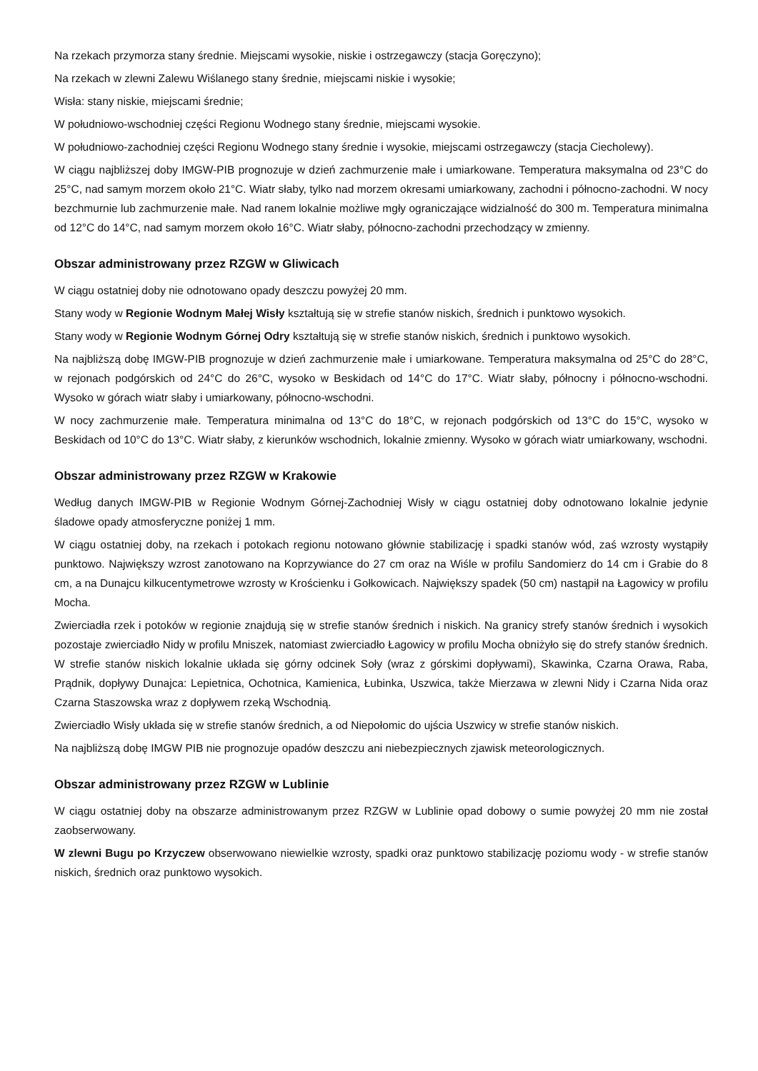Na rzekach przymorza stany średnie. Miejscami wysokie, niskie i ostrzegawczy (stacja Goręczyno);
Na rzekach w zlewni Zalewu Wiślanego stany średnie, miejscami niskie i wysokie;
Wisła: stany niskie, miejscami średnie;
W południowo-wschodniej części Regionu Wodnego stany średnie, miejscami wysokie.
W południowo-zachodniej części Regionu Wodnego stany średnie i wysokie, miejscami ostrzegawczy (stacja Ciecholewy).
W ciągu najbliższej doby IMGW-PIB prognozuje w dzień zachmurzenie małe i umiarkowane. Temperatura maksymalna od 23°C do 25°C, nad samym morzem około 21°C. Wiatr słaby, tylko nad morzem okresami umiarkowany, zachodni i północno-zachodni. W nocy bezchmurnie lub zachmurzenie małe. Nad ranem lokalnie możliwe mgły ograniczające widzialność do 300 m. Temperatura minimalna od 12°C do 14°C, nad samym morzem około 16°C. Wiatr słaby, północno-zachodni przechodzący w zmienny.
Obszar administrowany przez RZGW w Gliwicach
W ciągu ostatniej doby nie odnotowano opady deszczu powyżej 20 mm.
Stany wody w Regionie Wodnym Małej Wisły kształtują się w strefie stanów niskich, średnich i punktowo wysokich.
Stany wody w Regionie Wodnym Górnej Odry kształtują się w strefie stanów niskich, średnich i punktowo wysokich.
Na najbliższą dobę IMGW-PIB prognozuje w dzień zachmurzenie małe i umiarkowane. Temperatura maksymalna od 25°C do 28°C, w rejonach podgórskich od 24°C do 26°C, wysoko w Beskidach od 14°C do 17°C. Wiatr słaby, północny i północno-wschodni. Wysoko w górach wiatr słaby i umiarkowany, północno-wschodni.
W nocy zachmurzenie małe. Temperatura minimalna od 13°C do 18°C, w rejonach podgórskich od 13°C do 15°C, wysoko w Beskidach od 10°C do 13°C. Wiatr słaby, z kierunków wschodnich, lokalnie zmienny. Wysoko w górach wiatr umiarkowany, wschodni.
Obszar administrowany przez RZGW w Krakowie
Według danych IMGW-PIB w Regionie Wodnym Górnej-Zachodniej Wisły w ciągu ostatniej doby odnotowano lokalnie jedynie śladowe opady atmosferyczne poniżej 1 mm.
W ciągu ostatniej doby, na rzekach i potokach regionu notowano głównie stabilizację i spadki stanów wód, zaś wzrosty wystąpiły punktowo. Największy wzrost zanotowano na Koprzywiance do 27 cm oraz na Wiśle w profilu Sandomierz do 14 cm i Grabie do 8 cm, a na Dunajcu kilkucentymetrowe wzrosty w Krościenku i Gołkowicach. Największy spadek (50 cm) nastąpił na Łagowicy w profilu Mocha.
Zwierciadła rzek i potoków w regionie znajdują się w strefie stanów średnich i niskich. Na granicy strefy stanów średnich i wysokich pozostaje zwierciadło Nidy w profilu Mniszek, natomiast zwierciadło Łagowicy w profilu Mocha obniżyło się do strefy stanów średnich. W strefie stanów niskich lokalnie układa się górny odcinek Soły (wraz z górskimi dopływami), Skawinka, Czarna Orawa, Raba, Prądnik, dopływy Dunajca: Lepietnica, Ochotnica, Kamienica, Łubinka, Uszwica, także Mierzawa w zlewni Nidy i Czarna Nida oraz Czarna Staszowska wraz z dopływem rzeką Wschodnią.
Zwierciadło Wisły układa się w strefie stanów średnich, a od Niepołomic do ujścia Uszwicy w strefie stanów niskich.
Na najbliższą dobę IMGW PIB nie prognozuje opadów deszczu ani niebezpiecznych zjawisk meteorologicznych.
Obszar administrowany przez RZGW w Lublinie
W ciągu ostatniej doby na obszarze administrowanym przez RZGW w Lublinie opad dobowy o sumie powyżej 20 mm nie został zaobserwowany.
W zlewni Bugu po Krzyczew obserwowano niewielkie wzrosty, spadki oraz punktowo stabilizację poziomu wody - w strefie stanów niskich, średnich oraz punktowo wysokich.